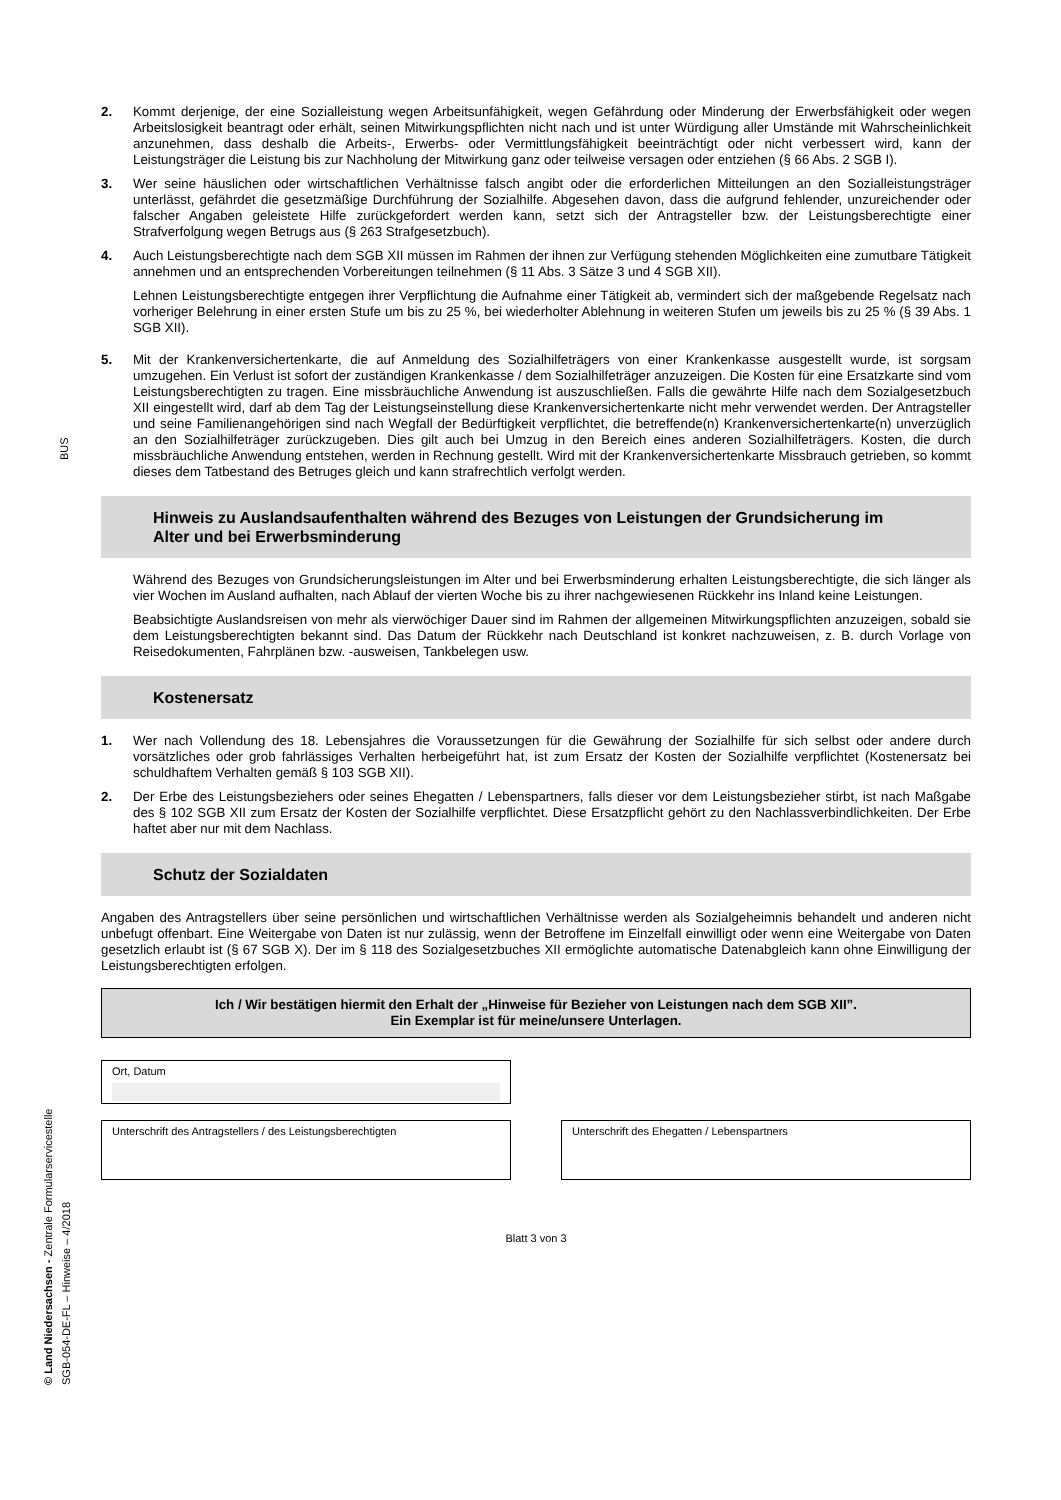BUS
© Land Niedersachsen - Zentrale Formularservicestelle SGB-054-DE-FL – Hinweise – 4/2018
2. Kommt derjenige, der eine Sozialleistung wegen Arbeitsunfähigkeit, wegen Gefährdung oder Minderung der Erwerbsfähigkeit oder wegen Arbeitslosigkeit beantragt oder erhält, seinen Mitwirkungspflichten nicht nach und ist unter Würdigung aller Umstände mit Wahrscheinlichkeit anzunehmen, dass deshalb die Arbeits-, Erwerbs- oder Vermittlungsfähigkeit beeinträchtigt oder nicht verbessert wird, kann der Leistungsträger die Leistung bis zur Nachholung der Mitwirkung ganz oder teilweise versagen oder entziehen (§ 66 Abs. 2 SGB I).
3. Wer seine häuslichen oder wirtschaftlichen Verhältnisse falsch angibt oder die erforderlichen Mitteilungen an den Sozialleistungsträger unterlässt, gefährdet die gesetzmäßige Durchführung der Sozialhilfe. Abgesehen davon, dass die aufgrund fehlender, unzureichender oder falscher Angaben geleistete Hilfe zurückgefordert werden kann, setzt sich der Antragsteller bzw. der Leistungsberechtigte einer Strafverfolgung wegen Betrugs aus (§ 263 Strafgesetzbuch).
4. Auch Leistungsberechtigte nach dem SGB XII müssen im Rahmen der ihnen zur Verfügung stehenden Möglichkeiten eine zumutbare Tätigkeit annehmen und an entsprechenden Vorbereitungen teilnehmen (§ 11 Abs. 3 Sätze 3 und 4 SGB XII).
Lehnen Leistungsberechtigte entgegen ihrer Verpflichtung die Aufnahme einer Tätigkeit ab, vermindert sich der maßgebende Regelsatz nach vorheriger Belehrung in einer ersten Stufe um bis zu 25 %, bei wiederholter Ablehnung in weiteren Stufen um jeweils bis zu 25 % (§ 39 Abs. 1 SGB XII).
5. Mit der Krankenversichertenkarte, die auf Anmeldung des Sozialhilfeträgers von einer Krankenkasse ausgestellt wurde, ist sorgsam umzugehen. Ein Verlust ist sofort der zuständigen Krankenkasse / dem Sozialhilfeträger anzuzeigen. Die Kosten für eine Ersatzkarte sind vom Leistungsberechtigten zu tragen. Eine missbräuchliche Anwendung ist auszuschließen. Falls die gewährte Hilfe nach dem Sozialgesetzbuch XII eingestellt wird, darf ab dem Tag der Leistungseinstellung diese Krankenversichertenkarte nicht mehr verwendet werden. Der Antragsteller und seine Familienangehörigen sind nach Wegfall der Bedürftigkeit verpflichtet, die betreffende(n) Krankenversichertenkarte(n) unverzüglich an den Sozialhilfeträger zurückzugeben. Dies gilt auch bei Umzug in den Bereich eines anderen Sozialhilfeträgers. Kosten, die durch missbräuchliche Anwendung entstehen, werden in Rechnung gestellt. Wird mit der Krankenversichertenkarte Missbrauch getrieben, so kommt dieses dem Tatbestand des Betruges gleich und kann strafrechtlich verfolgt werden.
Hinweis zu Auslandsaufenthalten während des Bezuges von Leistungen der Grundsicherung im Alter und bei Erwerbsminderung
Während des Bezuges von Grundsicherungsleistungen im Alter und bei Erwerbsminderung erhalten Leistungs­berechtigte, die sich länger als vier Wochen im Ausland aufhalten, nach Ablauf der vierten Woche bis zu ihrer nachgewiesenen Rückkehr ins Inland keine Leistungen.
Beabsichtigte Auslandsreisen von mehr als vierwöchiger Dauer sind im Rahmen der allgemeinen Mitwirkungs­pflichten anzuzeigen, sobald sie dem Leistungsberechtigten bekannt sind. Das Datum der Rückkehr nach Deutschland ist konkret nachzuweisen, z. B. durch Vorlage von Reisedokumenten, Fahrplänen bzw. -ausweisen, Tankbelegen usw.
Kostenersatz
1. Wer nach Vollendung des 18. Lebensjahres die Voraussetzungen für die Gewährung der Sozialhilfe für sich selbst oder andere durch vorsätzliches oder grob fahrlässiges Verhalten herbeigeführt hat, ist zum Ersatz der Kosten der Sozialhilfe verpflichtet (Kostenersatz bei schuldhaftem Verhalten gemäß § 103 SGB XII).
2. Der Erbe des Leistungsbeziehers oder seines Ehegatten / Lebenspartners, falls dieser vor dem Leistungsbezieher stirbt, ist nach Maßgabe des § 102 SGB XII zum Ersatz der Kosten der Sozialhilfe verpflichtet. Diese Ersatzpflicht gehört zu den Nachlassverbindlichkeiten. Der Erbe haftet aber nur mit dem Nachlass.
Schutz der Sozialdaten
Angaben des Antragstellers über seine persönlichen und wirtschaftlichen Verhältnisse werden als Sozialgeheimnis behandelt und anderen nicht unbefugt offenbart. Eine Weitergabe von Daten ist nur zulässig, wenn der Betroffene im Einzelfall einwilligt oder wenn eine Weitergabe von Daten gesetzlich erlaubt ist (§ 67 SGB X). Der im § 118 des Sozialgesetzbuches XII ermöglichte automatische Datenabgleich kann ohne Einwilligung der Leistungsberechtigten erfolgen.
Ich / Wir bestätigen hiermit den Erhalt der „Hinweise für Bezieher von Leistungen nach dem SGB XII”.
Ein Exemplar ist für meine/unsere Unterlagen.
Ort, Datum
Unterschrift des Antragstellers / des Leistungsberechtigten
Unterschrift des Ehegatten / Lebenspartners
Blatt 3 von 3